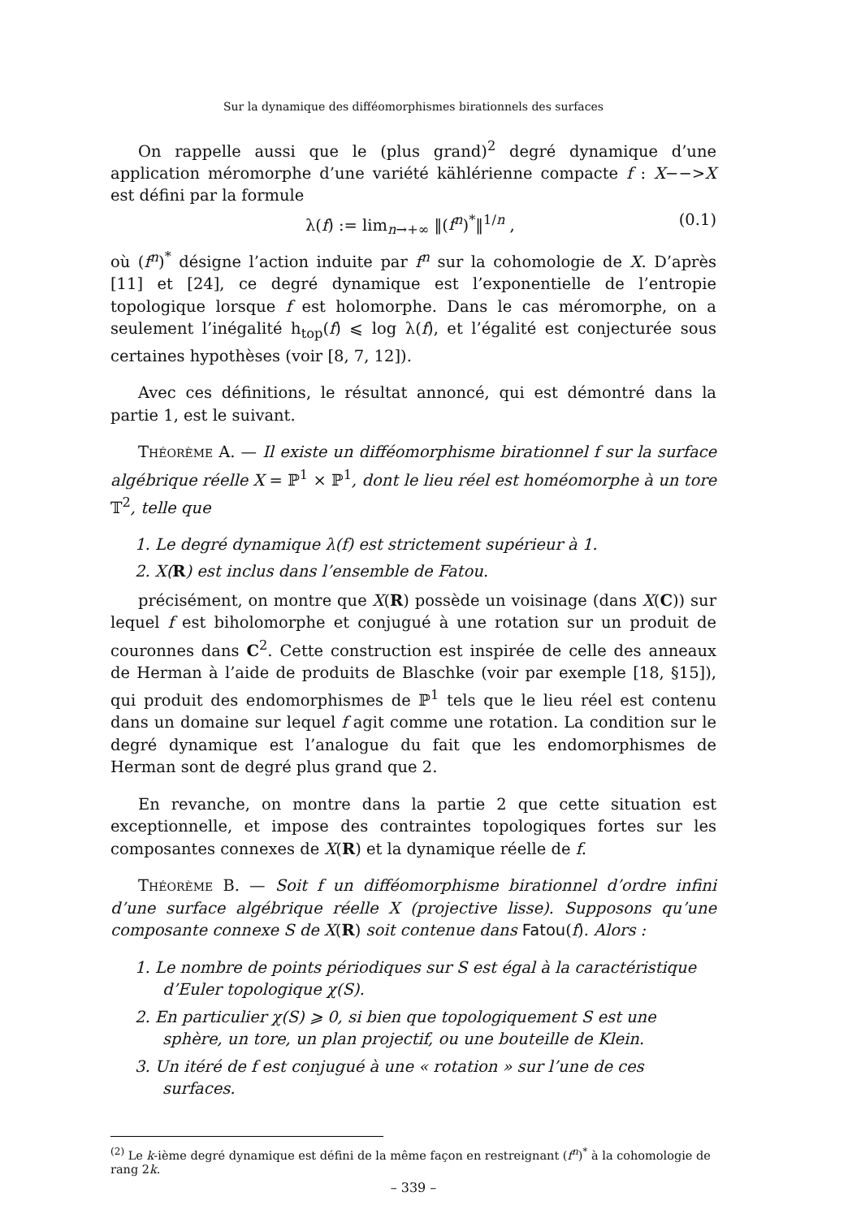Sur la dynamique des difféomorphismes birationnels des surfaces
On rappelle aussi que le (plus grand)<sup>2</sup> degré dynamique d’une application méromorphe d’une variété kählérienne compacte f : X−−>X est défini par la formule
λ(f) := lim<sub>n→+∞</sub> ‖(f<sup>n</sup>)<sup>*</sup>‖<sup>1/n</sup> , (0.1)
où (f<sup>n</sup>)<sup>*</sup> désigne l’action induite par f<sup>n</sup> sur la cohomologie de X. D’après [11] et [24], ce degré dynamique est l’exponentielle de l’entropie topologique lorsque f est holomorphe. Dans le cas méromorphe, on a seulement l’inégalité h<sub>top</sub>(f) ⩽ log λ(f), et l’égalité est conjecturée sous certaines hypothèses (voir [8, 7, 12]).
Avec ces définitions, le résultat annoncé, qui est démontré dans la partie 1, est le suivant.
Théorème A. — Il existe un difféomorphisme birationnel f sur la surface algébrique réelle X = ℙ<sup>1</sup> × ℙ<sup>1</sup>, dont le lieu réel est homéomorphe à un tore 𝕋<sup>2</sup>, telle que
1. Le degré dynamique λ(f) est strictement supérieur à 1.
2. X(R) est inclus dans l’ensemble de Fatou.
précisément, on montre que X(R) possède un voisinage (dans X(C)) sur lequel f est biholomorphe et conjugué à une rotation sur un produit de couronnes dans C<sup>2</sup>. Cette construction est inspirée de celle des anneaux de Herman à l’aide de produits de Blaschke (voir par exemple [18, §15]), qui produit des endomorphismes de ℙ<sup>1</sup> tels que le lieu réel est contenu dans un domaine sur lequel f agit comme une rotation. La condition sur le degré dynamique est l’analogue du fait que les endomorphismes de Herman sont de degré plus grand que 2.
En revanche, on montre dans la partie 2 que cette situation est exceptionnelle, et impose des contraintes topologiques fortes sur les composantes connexes de X(R) et la dynamique réelle de f.
Théorème B. — Soit f un difféomorphisme birationnel d’ordre infini d’une surface algébrique réelle X (projective lisse). Supposons qu’une composante connexe S de X(R) soit contenue dans Fatou(f). Alors :
1. Le nombre de points périodiques sur S est égal à la caractéristique d’Euler topologique χ(S).
2. En particulier χ(S) ⩾ 0, si bien que topologiquement S est une sphère, un tore, un plan projectif, ou une bouteille de Klein.
3. Un itéré de f est conjugué à une « rotation » sur l’une de ces surfaces.
<sup>(2)</sup> Le k-ième degré dynamique est défini de la même façon en restreignant (f<sup>n</sup>)<sup>*</sup> à la cohomologie de rang 2k.
– 339 –